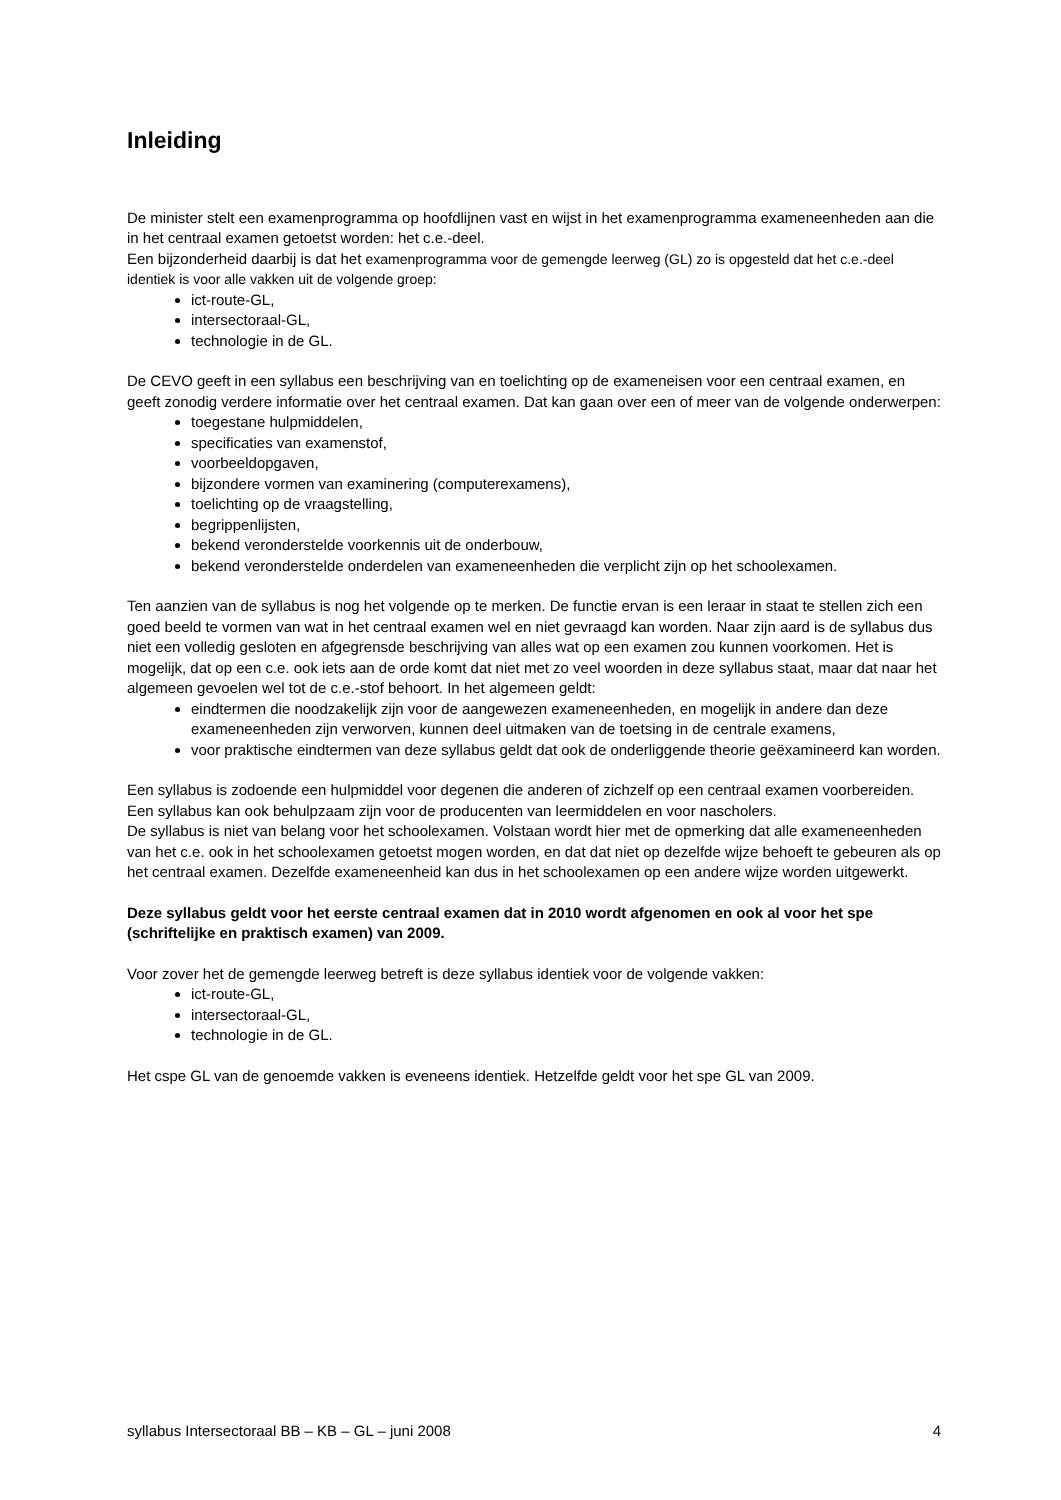Inleiding
De minister stelt een examenprogramma op hoofdlijnen vast en wijst in het examenprogramma exameneenheden aan die in het centraal examen getoetst worden: het c.e.-deel.
Een bijzonderheid daarbij is dat het examenprogramma voor de gemengde leerweg (GL) zo is opgesteld dat het c.e.-deel identiek is voor alle vakken uit de volgende groep:
ict-route-GL,
intersectoraal-GL,
technologie in de GL.
De CEVO geeft in een syllabus een beschrijving van en toelichting op de exameneisen voor een centraal examen, en geeft zonodig verdere informatie over het centraal examen. Dat kan gaan over een of meer van de volgende onderwerpen:
toegestane hulpmiddelen,
specificaties van examenstof,
voorbeeldopgaven,
bijzondere vormen van examinering (computerexamens),
toelichting op de vraagstelling,
begrippenlijsten,
bekend veronderstelde voorkennis uit de onderbouw,
bekend veronderstelde onderdelen van exameneenheden die verplicht zijn op het schoolexamen.
Ten aanzien van de syllabus is nog het volgende op te merken. De functie ervan is een leraar in staat te stellen zich een goed beeld te vormen van wat in het centraal examen wel en niet gevraagd kan worden. Naar zijn aard is de syllabus dus niet een volledig gesloten en afgegrensde beschrijving van alles wat op een examen zou kunnen voorkomen. Het is mogelijk, dat op een c.e. ook iets aan de orde komt dat niet met zo veel woorden in deze syllabus staat, maar dat naar het algemeen gevoelen wel tot de c.e.-stof behoort. In het algemeen geldt:
eindtermen die noodzakelijk zijn voor de aangewezen exameneenheden, en mogelijk in andere dan deze exameneenheden zijn verworven, kunnen deel uitmaken van de toetsing in de centrale examens,
voor praktische eindtermen van deze syllabus geldt dat ook de onderliggende theorie geëxamineerd kan worden.
Een syllabus is zodoende een hulpmiddel voor degenen die anderen of zichzelf op een centraal examen voorbereiden. Een syllabus kan ook behulpzaam zijn voor de producenten van leermiddelen en voor nascholers.
De syllabus is niet van belang voor het schoolexamen. Volstaan wordt hier met de opmerking dat alle exameneenheden van het c.e. ook in het schoolexamen getoetst mogen worden, en dat dat niet op dezelfde wijze behoeft te gebeuren als op het centraal examen. Dezelfde exameneenheid kan dus in het schoolexamen op een andere wijze worden uitgewerkt.
Deze syllabus geldt voor het eerste centraal examen dat in 2010 wordt afgenomen en ook al voor het spe (schriftelijke en praktisch examen) van 2009.
Voor zover het de gemengde leerweg betreft is deze syllabus identiek voor de volgende vakken:
ict-route-GL,
intersectoraal-GL,
technologie in de GL.
Het cspe GL van de genoemde vakken is eveneens identiek. Hetzelfde geldt voor het spe GL van 2009.
syllabus Intersectoraal BB – KB – GL – juni 2008 4